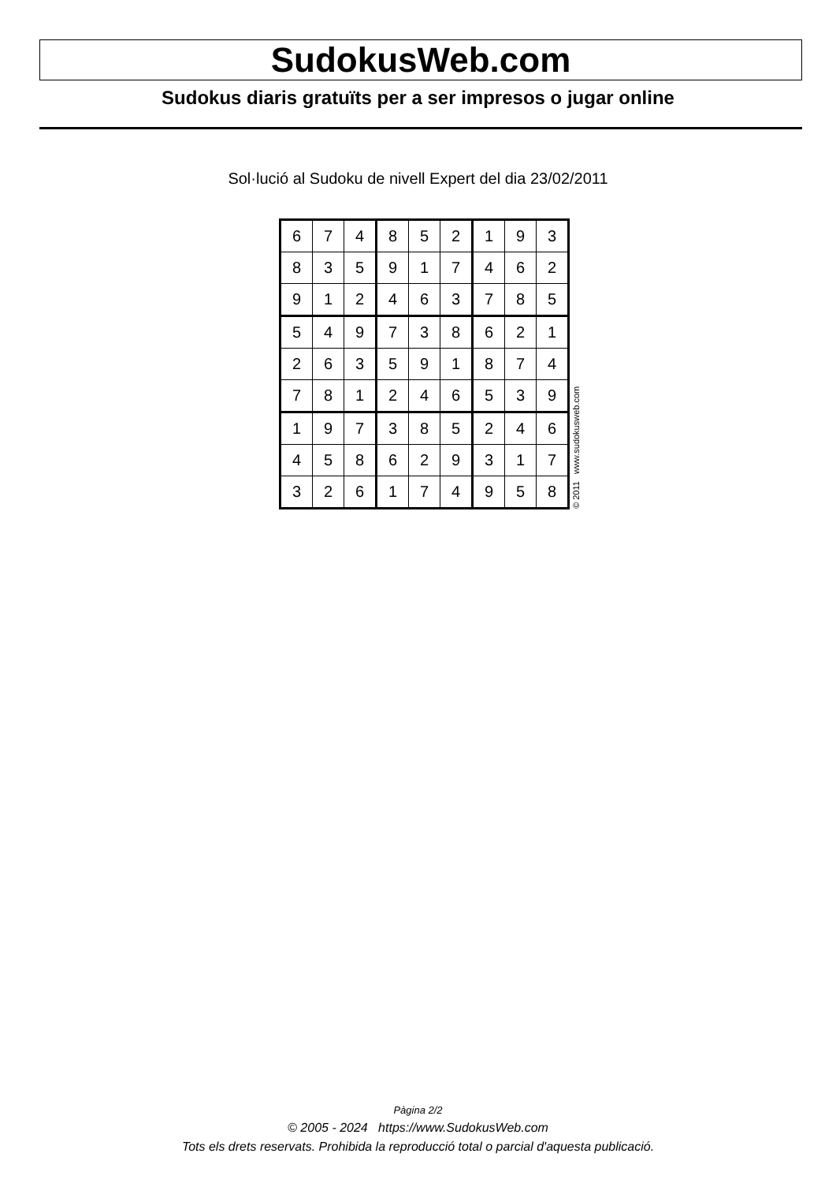SudokusWeb.com
Sudokus diaris gratuïts per a ser impresos o jugar online
Sol·lució al Sudoku de nivell Expert del dia 23/02/2011
| 6 | 7 | 4 | 8 | 5 | 2 | 1 | 9 | 3 |
| 8 | 3 | 5 | 9 | 1 | 7 | 4 | 6 | 2 |
| 9 | 1 | 2 | 4 | 6 | 3 | 7 | 8 | 5 |
| 5 | 4 | 9 | 7 | 3 | 8 | 6 | 2 | 1 |
| 2 | 6 | 3 | 5 | 9 | 1 | 8 | 7 | 4 |
| 7 | 8 | 1 | 2 | 4 | 6 | 5 | 3 | 9 |
| 1 | 9 | 7 | 3 | 8 | 5 | 2 | 4 | 6 |
| 4 | 5 | 8 | 6 | 2 | 9 | 3 | 1 | 7 |
| 3 | 2 | 6 | 1 | 7 | 4 | 9 | 5 | 8 |
© 2011 www.sudokusweb.com
Pàgina 2/2
© 2005 - 2024 https://www.SudokusWeb.com
Tots els drets reservats. Prohibida la reproducció total o parcial d'aquesta publicació.